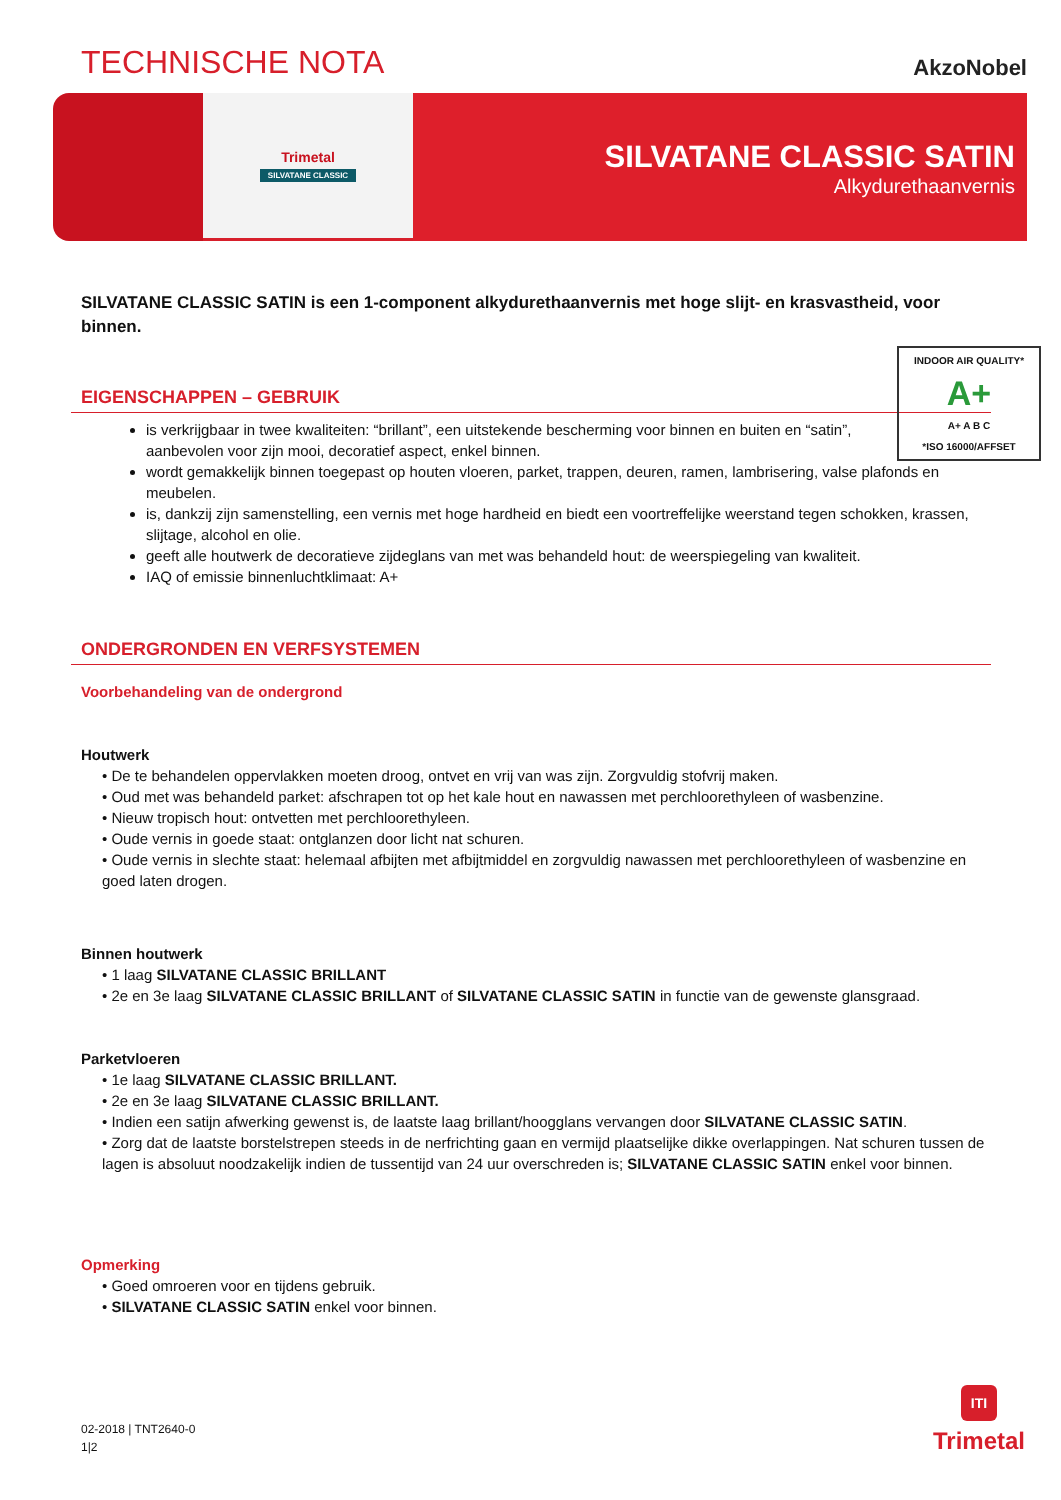TECHNISCHE NOTA
AkzoNobel
Trimetal
SILVATANE CLASSIC
SILVATANE CLASSIC SATIN
Alkydurethaanvernis
SILVATANE CLASSIC SATIN is een 1-component alkydurethaanvernis met hoge slijt- en krasvastheid, voor binnen.
INDOOR AIR QUALITY*
A+
A+ A B C
*ISO 16000/AFFSET
EIGENSCHAPPEN – GEBRUIK
is verkrijgbaar in twee kwaliteiten: “brillant”, een uitstekende bescherming voor binnen en buiten en “satin”, aanbevolen voor zijn mooi, decoratief aspect, enkel binnen.
wordt gemakkelijk binnen toegepast op houten vloeren, parket, trappen, deuren, ramen, lambrisering, valse plafonds en meubelen.
is, dankzij zijn samenstelling, een vernis met hoge hardheid en biedt een voortreffelijke weerstand tegen schokken, krassen, slijtage, alcohol en olie.
geeft alle houtwerk de decoratieve zijdeglans van met was behandeld hout: de weerspiegeling van kwaliteit.
IAQ of emissie binnenluchtklimaat: A+
ONDERGRONDEN EN VERFSYSTEMEN
Voorbehandeling van de ondergrond
Houtwerk
• De te behandelen oppervlakken moeten droog, ontvet en vrij van was zijn. Zorgvuldig stofvrij maken.
• Oud met was behandeld parket: afschrapen tot op het kale hout en nawassen met perchloorethyleen of wasbenzine.
• Nieuw tropisch hout: ontvetten met perchloorethyleen.
• Oude vernis in goede staat: ontglanzen door licht nat schuren.
• Oude vernis in slechte staat: helemaal afbijten met afbijtmiddel en zorgvuldig nawassen met perchloorethyleen of wasbenzine en goed laten drogen.
Binnen houtwerk
• 1 laag SILVATANE CLASSIC BRILLANT
• 2e en 3e laag SILVATANE CLASSIC BRILLANT of SILVATANE CLASSIC SATIN in functie van de gewenste glansgraad.
Parketvloeren
• 1e laag SILVATANE CLASSIC BRILLANT.
• 2e en 3e laag SILVATANE CLASSIC BRILLANT.
• Indien een satijn afwerking gewenst is, de laatste laag brillant/hoogglans vervangen door SILVATANE CLASSIC SATIN.
• Zorg dat de laatste borstelstrepen steeds in de nerfrichting gaan en vermijd plaatselijke dikke overlappingen. Nat schuren tussen de lagen is absoluut noodzakelijk indien de tussentijd van 24 uur overschreden is; SILVATANE CLASSIC SATIN enkel voor binnen.
Opmerking
• Goed omroeren voor en tijdens gebruik.
• SILVATANE CLASSIC SATIN enkel voor binnen.
02-2018 | TNT2640-0
1|2
ITI
Trimetal